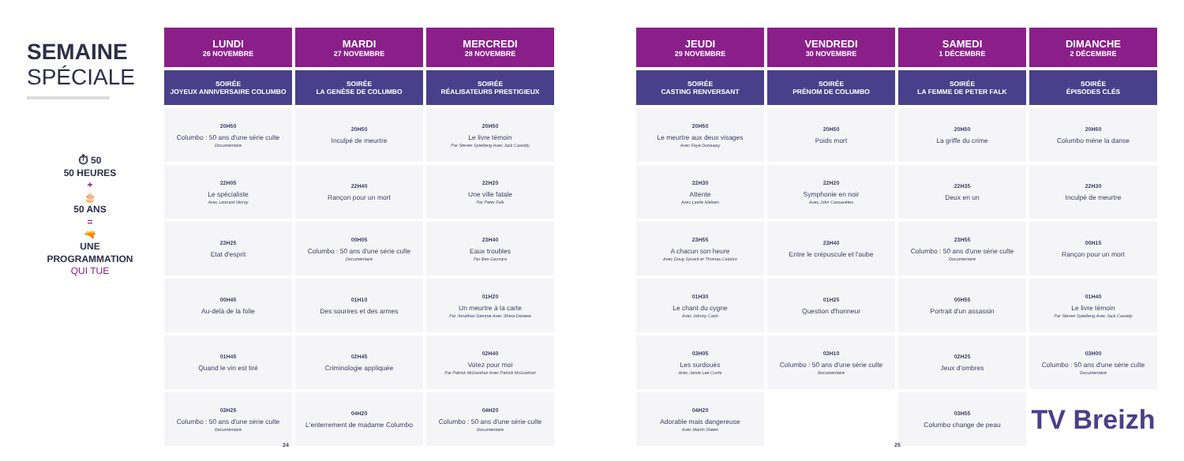SEMAINE
SPÉCIALE
⏱ 50
50 HEURES
+
🎂
50 ANS
=
🔫
UNE
PROGRAMMATION
QUI TUE
| LUNDI 26 NOVEMBRE | MARDI 27 NOVEMBRE | MERCREDI 28 NOVEMBRE |
| --- | --- | --- |
| SOIRÉE JOYEUX ANNIVERSAIRE COLUMBO | SOIRÉE LA GENÈSE DE COLUMBO | SOIRÉE RÉALISATEURS PRESTIGIEUX |
| 20H50 Columbo : 50 ans d'une série culte Documentaire | 20H50 Inculpé de meurtre | 20H50 Le livre témoin Par Steven Spielberg Avec Jack Cassidy |
| 22H05 Le spécialiste Avec Leonard Nimoy | 22H40 Rançon pour un mort | 22H20 Une ville fatale Par Peter Falk |
| 23H25 Etat d'esprit | 00H05 Columbo : 50 ans d'une série culte Documentaire | 23H40 Eaux troubles Par Ben Gazzara |
| 00H45 Au-delà de la folie | 01H10 Des sourires et des armes | 01H20 Un meurtre à la carte Par Jonathan Demme Avec Shera Danese |
| 01H45 Quand le vin est tiré | 02H45 Criminologie appliquée | 02H40 Votez pour moi Par Patrick McGoohan Avec Patrick McGoohan |
| 03H25 Columbo : 50 ans d'une série culte Documentaire | 04H20 L'enterrement de madame Columbo | 04H20 Columbo : 50 ans d'une série culte Documentaire |
24
| JEUDI 29 NOVEMBRE | VENDREDI 30 NOVEMBRE | SAMEDI 1 DÉCEMBRE | DIMANCHE 2 DÉCEMBRE |
| --- | --- | --- | --- |
| SOIRÉE CASTING RENVERSANT | SOIRÉE PRÉNOM DE COLUMBO | SOIRÉE LA FEMME DE PETER FALK | SOIRÉE ÉPISODES CLÉS |
| 20H50 Le meurtre aux deux visages Avec Faye Dunaway | 20H50 Poids mort | 20H50 La griffe du crime | 20H50 Columbo mène la danse |
| 22H30 Attente Avec Leslie Nielsen | 22H20 Symphonie en noir Avec John Cassavetes | 22H35 Deux en un | 22H30 Inculpé de meurtre |
| 23H55 A chacun son heure Avec Doug Savant et Thomas Calabro | 23H40 Entre le crépuscule et l'aube | 23H55 Columbo : 50 ans d'une série culte Documentaire | 00H15 Rançon pour un mort |
| 01H30 Le chant du cygne Avec Johnny Cash | 01H25 Question d'honneur | 00H55 Portrait d'un assassin | 01H40 Le livre témoin Par Steven Spielberg Avec Jack Cassidy |
| 03H05 Les surdoués Avec Jamie Lee Curtis | 03H10 Columbo : 50 ans d'une série culte Documentaire | 02H25 Jeux d'ombres | 03H00 Columbo : 50 ans d'une série culte Documentaire |
| 04H20 Adorable mais dangereuse Avec Martin Sheen | | 03H55 Columbo change de peau | TV Breizh |
25